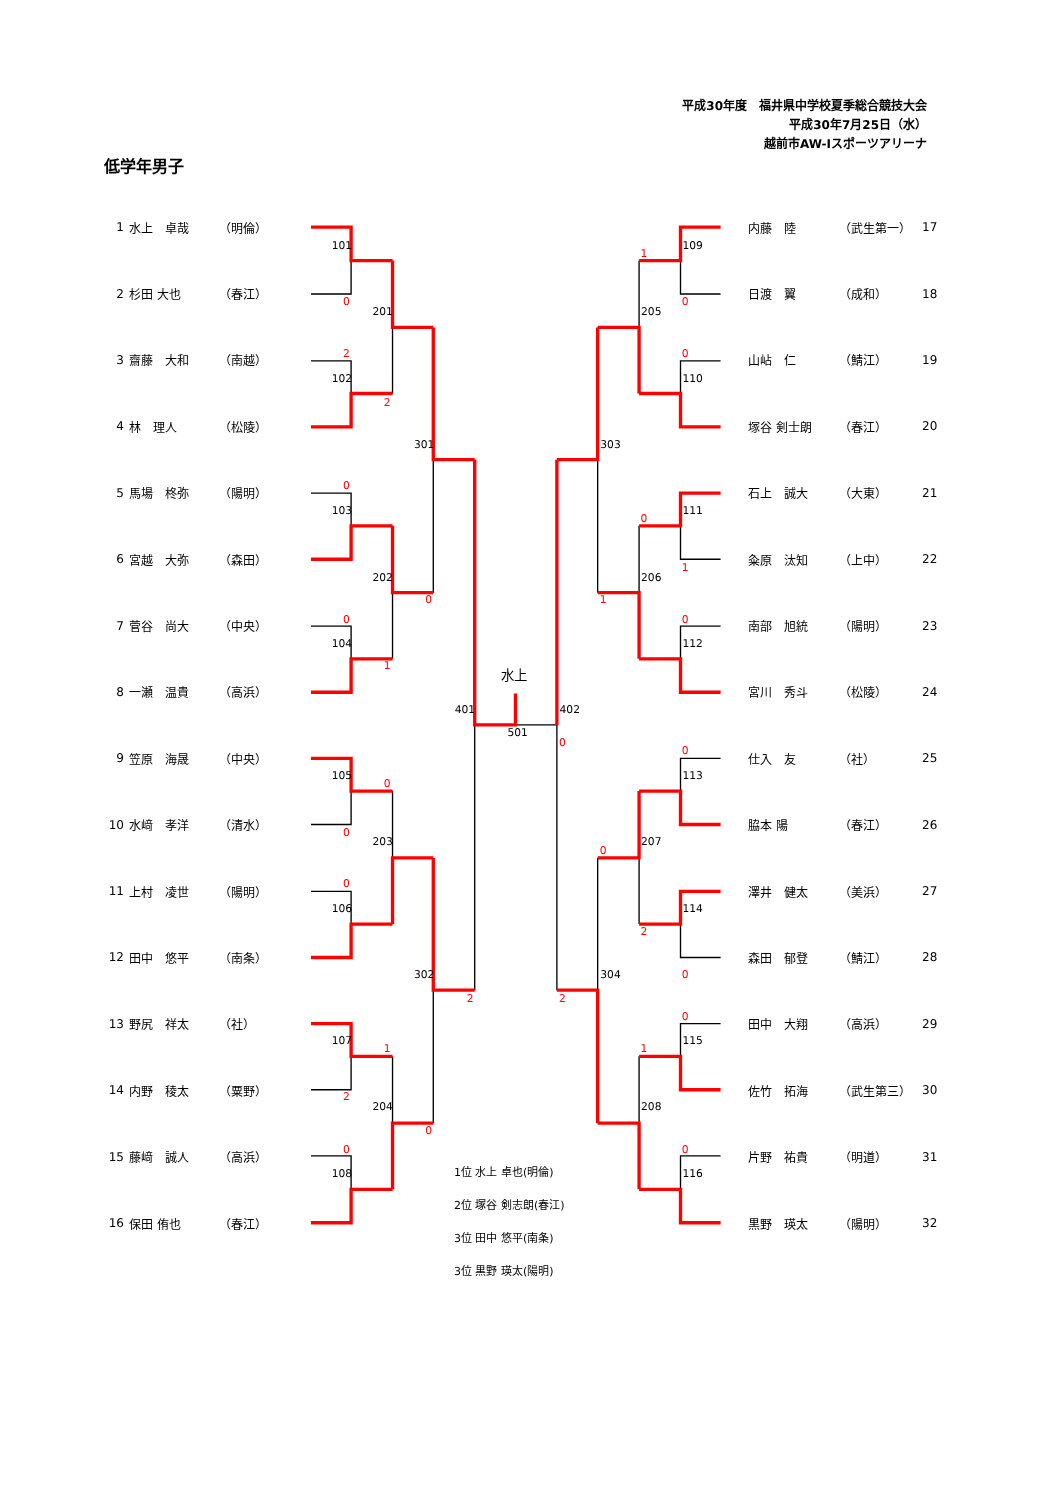101
102
103
104
105
106
107
108
201
202
203
204
301
302
401
501
水上
109
110
111
112
113
114
115
116
205
206
207
208
303
304
402
0
2
2
0
0
0
1
0
0
0
2
1
2
0
0
1
0
0
0
1
1
0
0
0
0
2
0
2
0
1
0
平成30年度　福井県中学校夏季総合競技大会
平成30年7月25日（水）
越前市AW-Iスポーツアリーナ
低学年男子
1 水上　卓哉 （明倫）
2 杉田 大也 （春江）
3 齋藤　大和 （南越）
4 林　理人 （松陵）
5 馬場　柊弥 （陽明）
6 宮越　大弥 （森田）
7 菅谷　尚大 （中央）
8 一瀬　温貴 （高浜）
9 笠原　海晟 （中央）
10 水﨑　孝洋 （清水）
11 上村　凌世 （陽明）
12 田中　悠平 （南条）
13 野尻　祥太 （社）
14 内野　稜太 （粟野）
15 藤﨑　誠人 （高浜）
16 保田 侑也 （春江）
1位 水上 卓也(明倫)
2位 塚谷 剣志朗(春江)
3位 田中 悠平(南条)
3位 黒野 瑛太(陽明)
内藤　陸 （武生第一） 17
日渡　翼 （成和） 18
山岾　仁 （鯖江） 19
塚谷 剣士朗 （春江） 20
石上　誠大 （大東） 21
粂原　汰知 （上中） 22
南部　旭統 （陽明） 23
宮川　秀斗 （松陵） 24
仕入　友 （社） 25
脇本 陽 （春江） 26
澤井　健太 （美浜） 27
森田　郁登 （鯖江） 28
田中　大翔 （高浜） 29
佐竹　拓海 （武生第三） 30
片野　祐貴 （明道） 31
黒野　瑛太 （陽明） 32